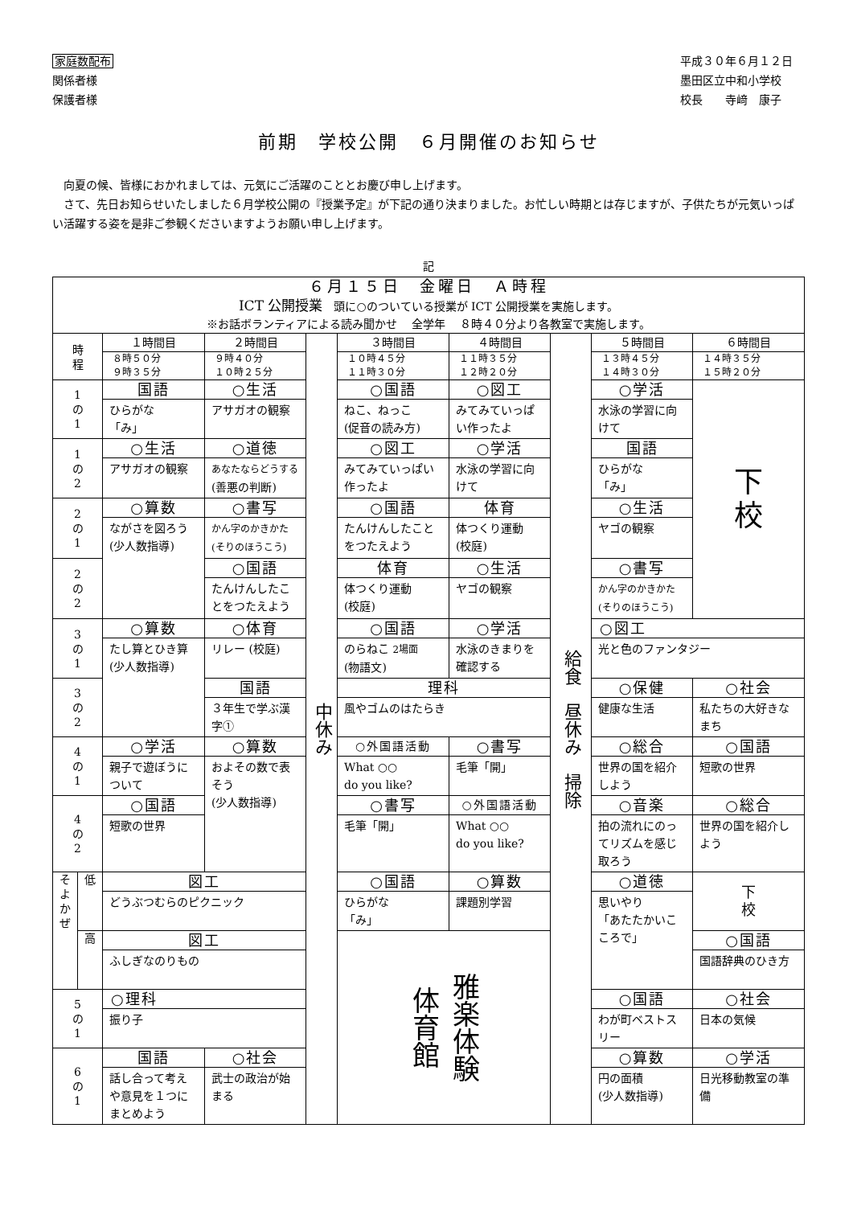家庭数配布
関係者様
保護者様
平成３０年６月１２日
墨田区立中和小学校
校長　　寺﨑　康子
前期　学校公開　６月開催のお知らせ
向夏の候、皆様におかれましては、元気にご活躍のこととお慶び申し上げます。
さて、先日お知らせいたしました６月学校公開の『授業予定』が下記の通り決まりました。お忙しい時期とは存じますが、子供たちが元気いっぱい活躍する姿を是非ご参観くださいますようお願い申し上げます。
記
| ６月１５日 金曜日 Ａ時程 ICT 公開授業 頭に○のついている授業が ICT 公開授業を実施します。 ※お話ボランティアによる読み聞かせ 全学年 ８時４０分より各教室で実施します。 | | | | | | | | | |
| 時 程 | | １時間目 ８時５０分 ９時３５分 | ２時間目 ９時４０分 １０時２５分 | 中休み | ３時間目 １０時４５分 １１時３０分 | ４時間目 １１時３５分 １２時２０分 | 給食 昼休み 掃除 | ５時間目 １３時４５分 １４時３０分 | ６時間目 １４時３５分 １５時２０分 |
| 1 の 1 | | 国語 ひらがな 「み」 | ○生活 アサガオの観察 | | ○国語 ねこ、ねっこ (促音の読み方) | ○図工 みてみていっぱい作ったよ | | ○学活 水泳の学習に向けて | 下 校 |
| 1 の 2 | | ○生活 アサガオの観察 | ○道徳 あなたならどうする (善悪の判断) | | ○図工 みてみていっぱい作ったよ | ○学活 水泳の学習に向けて | | 国語 ひらがな 「み」 | |
| 2 の 1 | | ○算数 ながさを図ろう (少人数指導) | ○書写 かん字のかきかた (そりのほうこう) | | ○国語 たんけんしたことをつたえよう | 体育 体つくり運動 (校庭) | | ○生活 ヤゴの観察 | |
| 2 の 2 | | | ○国語 たんけんしたことをつたえよう | | 体育 体つくり運動 (校庭) | ○生活 ヤゴの観察 | | ○書写 かん字のかきかた (そりのほうこう) | |
| 3 の 1 | | ○算数 たし算とひき算 (少人数指導) | ○体育 リレー (校庭) | | ○国語 のらねこ 2場面 (物語文) | ○学活 水泳のきまりを確認する | | ○図工 光と色のファンタジー | |
| 3 の 2 | | | 国語 ３年生で学ぶ漢字① | | 理科 風やゴムのはたらき | | | ○保健 健康な生活 | ○社会 私たちの大好きなまち |
| 4 の 1 | | ○学活 親子で遊ぼうについて | ○算数 およその数で表そう (少人数指導) | | ○外国語活動 What ○○ do you like? | ○書写 毛筆「開」 | | ○総合 世界の国を紹介しよう | ○国語 短歌の世界 |
| 4 の 2 | | ○国語 短歌の世界 | | | ○書写 毛筆「開」 | ○外国語活動 What ○○ do you like? | | ○音楽 拍の流れにのってリズムを感じ取ろう | ○総合 世界の国を紹介しよう |
| そ よ か ぜ | 低 | 図工 どうぶつむらのピクニック | | | ○国語 ひらがな 「み」 | ○算数 課題別学習 | | ○道徳 思いやり 「あたたかいこころで」 | 下 校 |
| | 高 | 図工 ふしぎなのりもの | | | 雅楽体験 体育館 | | | | ○国語 国語辞典のひき方 |
| 5 の 1 | | ○理科 振り子 | | | | | | ○国語 わが町ベストスリー | ○社会 日本の気候 |
| 6 の 1 | | 国語 話し合って考えや意見を１つにまとめよう | ○社会 武士の政治が始まる | | | | | ○算数 円の面積 (少人数指導) | ○学活 日光移動教室の準備 |